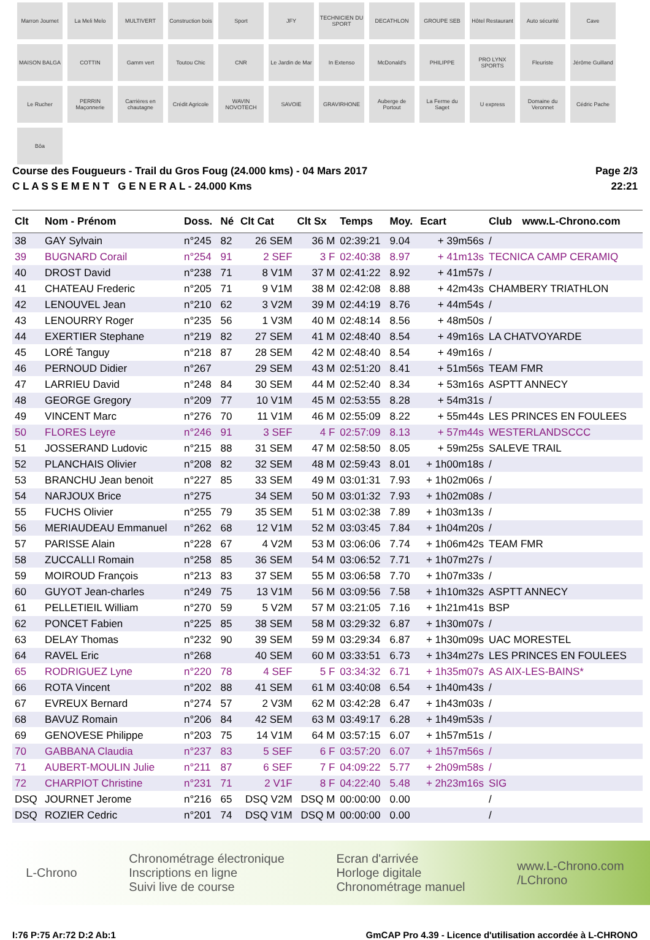Marron Journet
La Meli Melo
MULTIVERT
Construction bois
Sport
JFY
TECHNICIEN DU SPORT
DECATHLON
GROUPE SEB
Hôtel Restaurant
Auto sécurité
Cave
MAISON BALGA
COTTIN
Gamm vert
Toutou Chic
CNR
Le Jardin de Mar
In Extenso
McDonald's
PHILIPPE
PRO LYNX SPORTS
Fleuriste
Jérôme Guilland
Le Rucher
PERRIN Maçonnerie
Carrières en chautagne
Crédit Agricole
WAVIN NOVOTECH
SAVOIE
GRAVIRHONE
Auberge de Portout
La Ferme du Saget
U express
Domaine du Veronnet
Cédric Pache
Bôa
Course des Fougueurs - Trail du Gros Foug (24.000 kms) - 04 Mars 2017
C L A S S E M E N T G E N E R A L - 24.000 Kms
Page 2/3
22:21
| Clt | Nom - Prénom | Doss. | Né | Clt Cat | Clt Sx | Temps | Moy. | Ecart | Club | www.L-Chrono.com |
| --- | --- | --- | --- | --- | --- | --- | --- | --- | --- | --- |
| 38 | GAY Sylvain | n°245 | 82 | 26 SEM | 36 M | 02:39:21 | 9.04 | + 39m56s | / | |
| 39 | BUGNARD Corail | n°254 | 91 | 2 SEF | 3 F | 02:40:38 | 8.97 | + 41m13s | TECNICA CAMP CERAMIQ | |
| 40 | DROST David | n°238 | 71 | 8 V1M | 37 M | 02:41:22 | 8.92 | + 41m57s | / | |
| 41 | CHATEAU Frederic | n°205 | 71 | 9 V1M | 38 M | 02:42:08 | 8.88 | + 42m43s | CHAMBERY TRIATHLON | |
| 42 | LENOUVEL Jean | n°210 | 62 | 3 V2M | 39 M | 02:44:19 | 8.76 | + 44m54s | / | |
| 43 | LENOURRY Roger | n°235 | 56 | 1 V3M | 40 M | 02:48:14 | 8.56 | + 48m50s | / | |
| 44 | EXERTIER Stephane | n°219 | 82 | 27 SEM | 41 M | 02:48:40 | 8.54 | + 49m16s | LA CHATVOYARDE | |
| 45 | LORÉ Tanguy | n°218 | 87 | 28 SEM | 42 M | 02:48:40 | 8.54 | + 49m16s | / | |
| 46 | PERNOUD Didier | n°267 | | 29 SEM | 43 M | 02:51:20 | 8.41 | + 51m56s | TEAM FMR | |
| 47 | LARRIEU David | n°248 | 84 | 30 SEM | 44 M | 02:52:40 | 8.34 | + 53m16s | ASPTT ANNECY | |
| 48 | GEORGE Gregory | n°209 | 77 | 10 V1M | 45 M | 02:53:55 | 8.28 | + 54m31s | / | |
| 49 | VINCENT Marc | n°276 | 70 | 11 V1M | 46 M | 02:55:09 | 8.22 | + 55m44s | LES PRINCES EN FOULEES | |
| 50 | FLORES Leyre | n°246 | 91 | 3 SEF | 4 F | 02:57:09 | 8.13 | + 57m44s | WESTERLANDSCCC | |
| 51 | JOSSERAND Ludovic | n°215 | 88 | 31 SEM | 47 M | 02:58:50 | 8.05 | + 59m25s | SALEVE TRAIL | |
| 52 | PLANCHAIS Olivier | n°208 | 82 | 32 SEM | 48 M | 02:59:43 | 8.01 | + 1h00m18s | / | |
| 53 | BRANCHU Jean benoit | n°227 | 85 | 33 SEM | 49 M | 03:01:31 | 7.93 | + 1h02m06s | / | |
| 54 | NARJOUX Brice | n°275 | | 34 SEM | 50 M | 03:01:32 | 7.93 | + 1h02m08s | / | |
| 55 | FUCHS Olivier | n°255 | 79 | 35 SEM | 51 M | 03:02:38 | 7.89 | + 1h03m13s | / | |
| 56 | MERIAUDEAU Emmanuel | n°262 | 68 | 12 V1M | 52 M | 03:03:45 | 7.84 | + 1h04m20s | / | |
| 57 | PARISSE Alain | n°228 | 67 | 4 V2M | 53 M | 03:06:06 | 7.74 | + 1h06m42s | TEAM FMR | |
| 58 | ZUCCALLI Romain | n°258 | 85 | 36 SEM | 54 M | 03:06:52 | 7.71 | + 1h07m27s | / | |
| 59 | MOIROUD François | n°213 | 83 | 37 SEM | 55 M | 03:06:58 | 7.70 | + 1h07m33s | / | |
| 60 | GUYOT Jean-charles | n°249 | 75 | 13 V1M | 56 M | 03:09:56 | 7.58 | + 1h10m32s | ASPTT ANNECY | |
| 61 | PELLETIEIL William | n°270 | 59 | 5 V2M | 57 M | 03:21:05 | 7.16 | + 1h21m41s | BSP | |
| 62 | PONCET Fabien | n°225 | 85 | 38 SEM | 58 M | 03:29:32 | 6.87 | + 1h30m07s | / | |
| 63 | DELAY Thomas | n°232 | 90 | 39 SEM | 59 M | 03:29:34 | 6.87 | + 1h30m09s | UAC MORESTEL | |
| 64 | RAVEL Eric | n°268 | | 40 SEM | 60 M | 03:33:51 | 6.73 | + 1h34m27s | LES PRINCES EN FOULEES | |
| 65 | RODRIGUEZ Lyne | n°220 | 78 | 4 SEF | 5 F | 03:34:32 | 6.71 | + 1h35m07s | AS AIX-LES-BAINS* | |
| 66 | ROTA Vincent | n°202 | 88 | 41 SEM | 61 M | 03:40:08 | 6.54 | + 1h40m43s | / | |
| 67 | EVREUX Bernard | n°274 | 57 | 2 V3M | 62 M | 03:42:28 | 6.47 | + 1h43m03s | / | |
| 68 | BAVUZ Romain | n°206 | 84 | 42 SEM | 63 M | 03:49:17 | 6.28 | + 1h49m53s | / | |
| 69 | GENOVESE Philippe | n°203 | 75 | 14 V1M | 64 M | 03:57:15 | 6.07 | + 1h57m51s | / | |
| 70 | GABBANA Claudia | n°237 | 83 | 5 SEF | 6 F | 03:57:20 | 6.07 | + 1h57m56s | / | |
| 71 | AUBERT-MOULIN Julie | n°211 | 87 | 6 SEF | 7 F | 04:09:22 | 5.77 | + 2h09m58s | / | |
| 72 | CHARPIOT Christine | n°231 | 71 | 2 V1F | 8 F | 04:22:40 | 5.48 | + 2h23m16s | SIG | |
| DSQ | JOURNET Jerome | n°216 | 65 | DSQ V2M | DSQ M | 00:00:00 | 0.00 | | / | |
| DSQ | ROZIER Cedric | n°201 | 74 | DSQ V1M | DSQ M | 00:00:00 | 0.00 | | / | |
L-Chrono
Chronométrage électronique
Inscriptions en ligne
Suivi live de course
Ecran d'arrivée
Horloge digitale
Chronométrage manuel
www.L-Chrono.com
/LChrono
I:76 P:75 Ar:72 D:2 Ab:1 GmCAP Pro 4.39 - Licence d'utilisation accordée à L-CHRONO